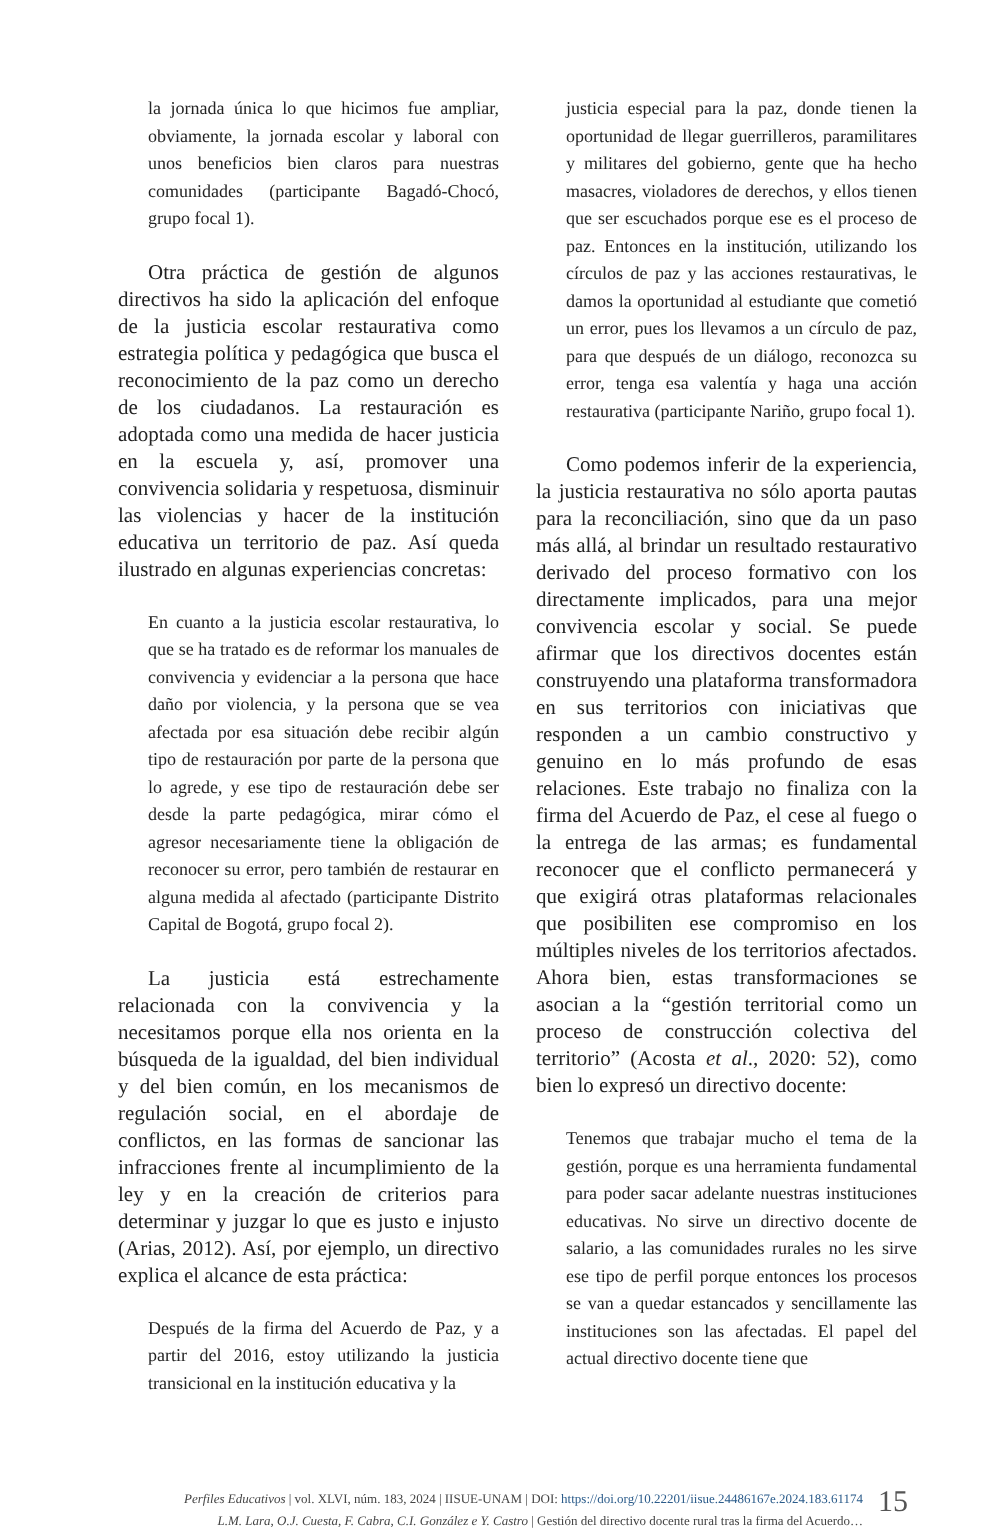la jornada única lo que hicimos fue ampliar, obviamente, la jornada escolar y laboral con unos beneficios bien claros para nuestras comunidades (participante Bagadó-Chocó, grupo focal 1).
Otra práctica de gestión de algunos directivos ha sido la aplicación del enfoque de la justicia escolar restaurativa como estrategia política y pedagógica que busca el reconocimiento de la paz como un derecho de los ciudadanos. La restauración es adoptada como una medida de hacer justicia en la escuela y, así, promover una convivencia solidaria y respetuosa, disminuir las violencias y hacer de la institución educativa un territorio de paz. Así queda ilustrado en algunas experiencias concretas:
En cuanto a la justicia escolar restaurativa, lo que se ha tratado es de reformar los manuales de convivencia y evidenciar a la persona que hace daño por violencia, y la persona que se vea afectada por esa situación debe recibir algún tipo de restauración por parte de la persona que lo agrede, y ese tipo de restauración debe ser desde la parte pedagógica, mirar cómo el agresor necesariamente tiene la obligación de reconocer su error, pero también de restaurar en alguna medida al afectado (participante Distrito Capital de Bogotá, grupo focal 2).
La justicia está estrechamente relacionada con la convivencia y la necesitamos porque ella nos orienta en la búsqueda de la igualdad, del bien individual y del bien común, en los mecanismos de regulación social, en el abordaje de conflictos, en las formas de sancionar las infracciones frente al incumplimiento de la ley y en la creación de criterios para determinar y juzgar lo que es justo e injusto (Arias, 2012). Así, por ejemplo, un directivo explica el alcance de esta práctica:
Después de la firma del Acuerdo de Paz, y a partir del 2016, estoy utilizando la justicia transicional en la institución educativa y la
justicia especial para la paz, donde tienen la oportunidad de llegar guerrilleros, paramilitares y militares del gobierno, gente que ha hecho masacres, violadores de derechos, y ellos tienen que ser escuchados porque ese es el proceso de paz. Entonces en la institución, utilizando los círculos de paz y las acciones restaurativas, le damos la oportunidad al estudiante que cometió un error, pues los llevamos a un círculo de paz, para que después de un diálogo, reconozca su error, tenga esa valentía y haga una acción restaurativa (participante Nariño, grupo focal 1).
Como podemos inferir de la experiencia, la justicia restaurativa no sólo aporta pautas para la reconciliación, sino que da un paso más allá, al brindar un resultado restaurativo derivado del proceso formativo con los directamente implicados, para una mejor convivencia escolar y social. Se puede afirmar que los directivos docentes están construyendo una plataforma transformadora en sus territorios con iniciativas que responden a un cambio constructivo y genuino en lo más profundo de esas relaciones. Este trabajo no finaliza con la firma del Acuerdo de Paz, el cese al fuego o la entrega de las armas; es fundamental reconocer que el conflicto permanecerá y que exigirá otras plataformas relacionales que posibiliten ese compromiso en los múltiples niveles de los territorios afectados. Ahora bien, estas transformaciones se asocian a la “gestión territorial como un proceso de construcción colectiva del territorio” (Acosta et al., 2020: 52), como bien lo expresó un directivo docente:
Tenemos que trabajar mucho el tema de la gestión, porque es una herramienta fundamental para poder sacar adelante nuestras instituciones educativas. No sirve un directivo docente de salario, a las comunidades rurales no les sirve ese tipo de perfil porque entonces los procesos se van a quedar estancados y sencillamente las instituciones son las afectadas. El papel del actual directivo docente tiene que
Perfiles Educativos | vol. XLVI, núm. 183, 2024 | IISUE-UNAM | DOI: https://doi.org/10.22201/iisue.24486167e.2024.183.61174
L.M. Lara, O.J. Cuesta, F. Cabra, C.I. González e Y. Castro | Gestión del directivo docente rural tras la firma del Acuerdo…
15